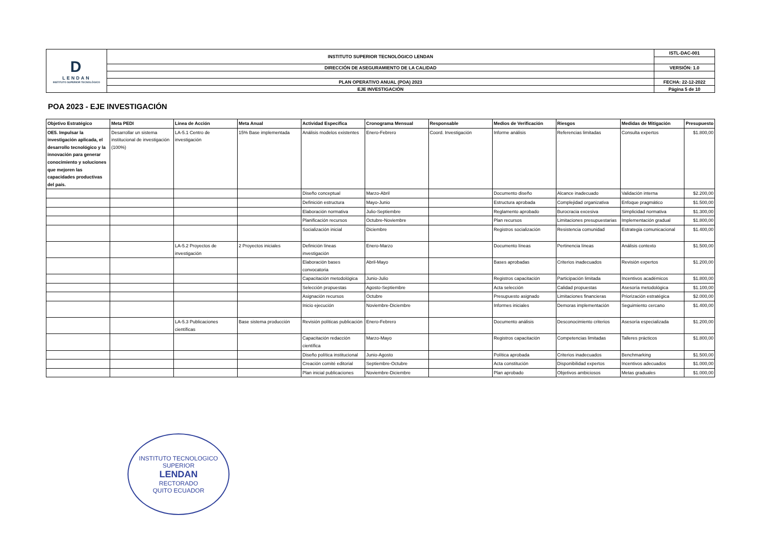| D LENDAN INSTITUTO SUPERIOR TECNOLÓGICO | INSTITUTO SUPERIOR TECNOLÓGICO LENDAN | ISTL-DAC-001 |
| | DIRECCIÓN DE ASEGURAMIENTO DE LA CALIDAD | VERSIÓN: 1.0 |
| | PLAN OPERATIVO ANUAL (POA) 2023 | FECHA: 22-12-2022 |
| | EJE INVESTIGACIÓN | Página 5 de 10 |
POA 2023 - EJE INVESTIGACIÓN
| Objetivo Estratégico | Meta PEDI | Línea de Acción | Meta Anual | Actividad Específica | Cronograma Mensual | Responsable | Medios de Verificación | Riesgos | Medidas de Mitigación | Presupuesto |
| --- | --- | --- | --- | --- | --- | --- | --- | --- | --- | --- |
| OE5. Impulsar la investigación aplicada, el desarrollo tecnológico y la innovación para generar conocimiento y soluciones que mejoren las capacidades productivas del país. | Desarrollar un sistema institucional de investigación (100%) | LA-5.1 Centro de investigación | 15% Base implementada | Análisis modelos existentes | Enero-Febrero | Coord. Investigación | Informe análisis | Referencias limitadas | Consulta expertos | $1.800,00 |
| | | | | Diseño conceptual | Marzo-Abril | | Documento diseño | Alcance inadecuado | Validación interna | $2.200,00 |
| | | | | Definición estructura | Mayo-Junio | | Estructura aprobada | Complejidad organizativa | Enfoque pragmático | $1.500,00 |
| | | | | Elaboración normativa | Julio-Septiembre | | Reglamento aprobado | Burocracia excesiva | Simplicidad normativa | $1.300,00 |
| | | | | Planificación recursos | Octubre-Noviembre | | Plan recursos | Limitaciones presupuestarias | Implementación gradual | $1.800,00 |
| | | | | Socialización inicial | Diciembre | | Registros socialización | Resistencia comunidad | Estrategia comunicacional | $1.400,00 |
| | | LA-5.2 Proyectos de investigación | 2 Proyectos iniciales | Definición líneas investigación | Enero-Marzo | | Documento líneas | Pertinencia líneas | Análisis contexto | $1.500,00 |
| | | | | Elaboración bases convocatoria | Abril-Mayo | | Bases aprobadas | Criterios inadecuados | Revisión expertos | $1.200,00 |
| | | | | Capacitación metodológica | Junio-Julio | | Registros capacitación | Participación limitada | Incentivos académicos | $1.800,00 |
| | | | | Selección propuestas | Agosto-Septiembre | | Acta selección | Calidad propuestas | Asesoría metodológica | $1.100,00 |
| | | | | Asignación recursos | Octubre | | Presupuesto asignado | Limitaciones financieras | Priorización estratégica | $2.000,00 |
| | | | | Inicio ejecución | Noviembre-Diciembre | | Informes iniciales | Demoras implementación | Seguimiento cercano | $1.400,00 |
| | | LA-5.3 Publicaciones científicas | Base sistema producción | Revisión políticas publicación | Enero-Febrero | | Documento análisis | Desconocimiento criterios | Asesoría especializada | $1.200,00 |
| | | | | Capacitación redacción científica | Marzo-Mayo | | Registros capacitación | Competencias limitadas | Talleres prácticos | $1.800,00 |
| | | | | Diseño política institucional | Junio-Agosto | | Política aprobada | Criterios inadecuados | Benchmarking | $1.500,00 |
| | | | | Creación comité editorial | Septiembre-Octubre | | Acta constitución | Disponibilidad expertos | Incentivos adecuados | $1.000,00 |
| | | | | Plan inicial publicaciones | Noviembre-Diciembre | | Plan aprobado | Objetivos ambiciosos | Metas graduales | $1.000,00 |
INSTITUTO TECNOLOGICO SUPERIOR
LENDAN
RECTORADO
QUITO ECUADOR